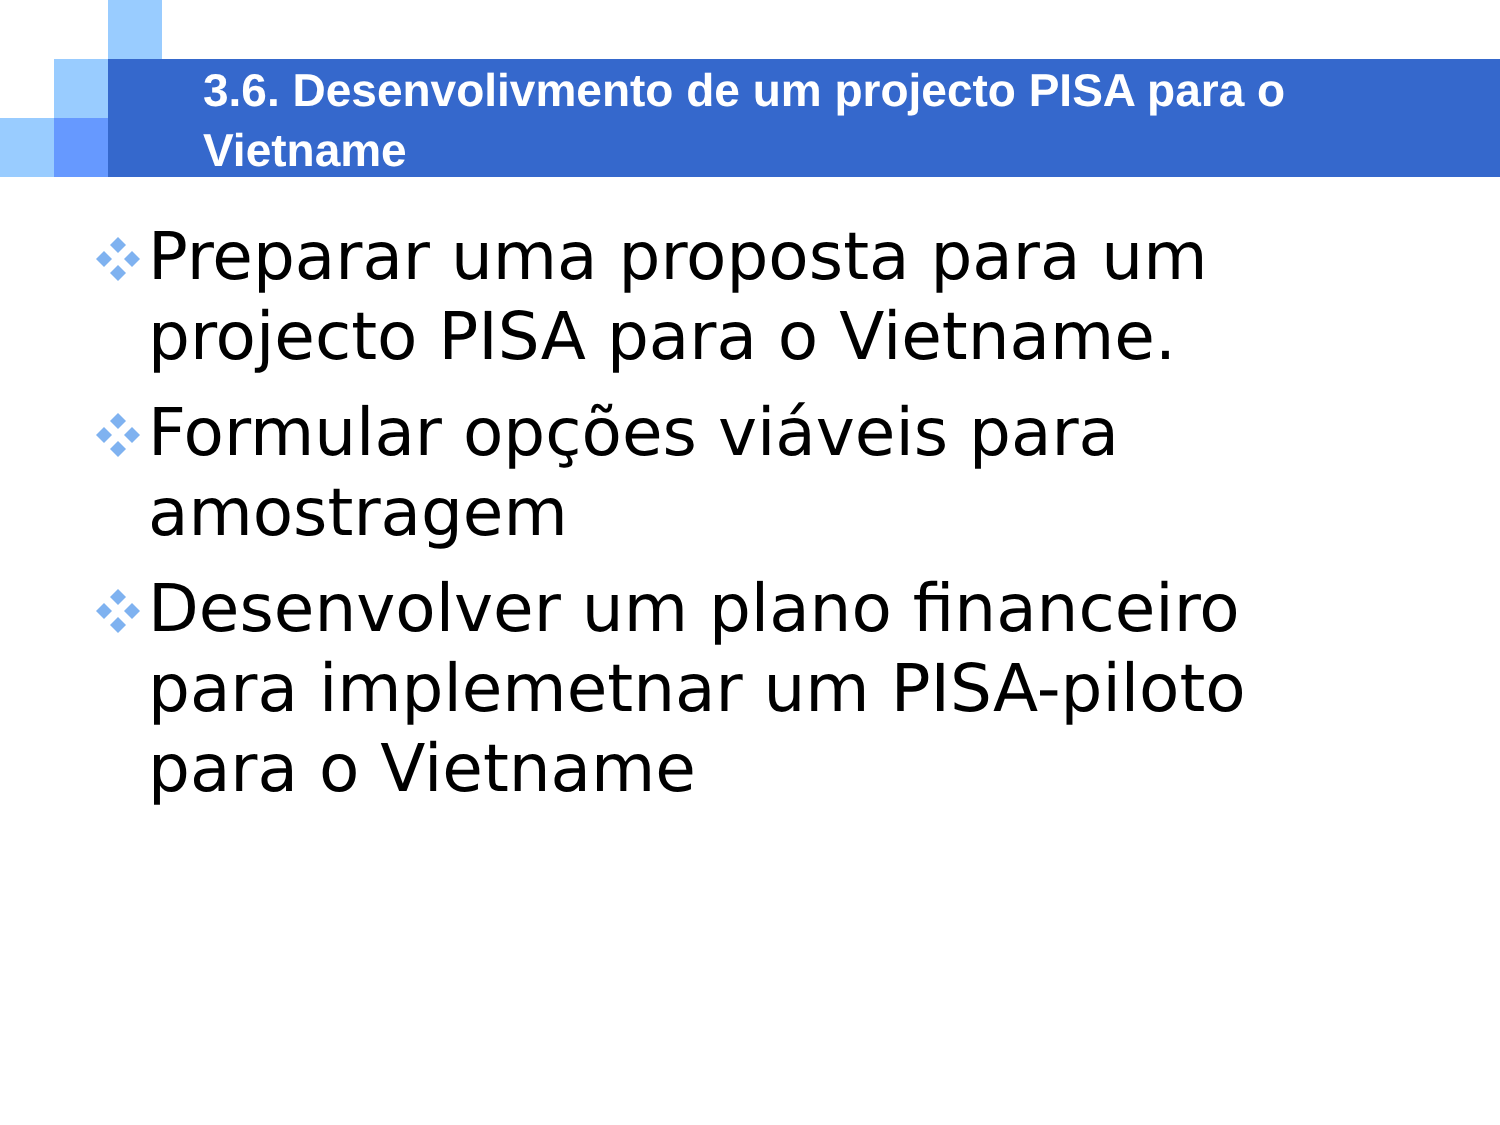3.6. Desenvolivmento de um projecto PISA para o Vietname
Preparar uma proposta para um projecto PISA para o Vietname.
Formular opções viáveis para amostragem
Desenvolver um plano financeiro para implemetnar um PISA-piloto para o Vietname